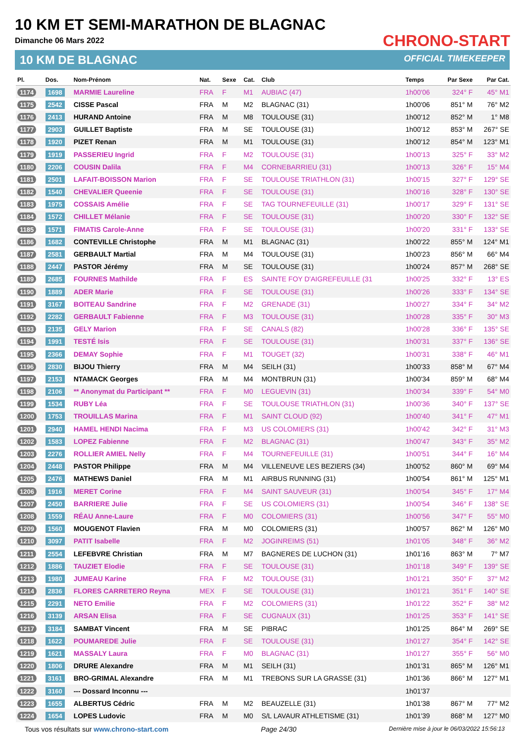10 KM ET SEMI-MARATHON DE BLAGNAC
Dimanche 06 Mars 2022
10 KM DE BLAGNAC
CHRONO-START
OFFICIAL TIMEKEEPER
| Pl. | Dos. | Nom-Prénom | Nat. | Sexe | Cat. | Club | Temps | Par Sexe | Par Cat. |
| --- | --- | --- | --- | --- | --- | --- | --- | --- | --- |
| 1174 | 1698 | MARMIE Laureline | FRA | F | M1 | AUBIAC (47) | 1h00'06 | 324° F | 45° M1 |
| 1175 | 2542 | CISSE Pascal | FRA | M | M2 | BLAGNAC (31) | 1h00'06 | 851° M | 76° M2 |
| 1176 | 2413 | HURAND Antoine | FRA | M | M8 | TOULOUSE (31) | 1h00'12 | 852° M | 1° M8 |
| 1177 | 2903 | GUILLET Baptiste | FRA | M | SE | TOULOUSE (31) | 1h00'12 | 853° M | 267° SE |
| 1178 | 1920 | PIZET Renan | FRA | M | M1 | TOULOUSE (31) | 1h00'12 | 854° M | 123° M1 |
| 1179 | 1919 | PASSERIEU Ingrid | FRA | F | M2 | TOULOUSE (31) | 1h00'13 | 325° F | 33° M2 |
| 1180 | 2206 | COUSIN Dalila | FRA | F | M4 | CORNEBARRIEU (31) | 1h00'13 | 326° F | 15° M4 |
| 1181 | 2501 | LAFAIT-BOISSON Marion | FRA | F | SE | TOULOUSE TRIATHLON (31) | 1h00'15 | 327° F | 129° SE |
| 1182 | 1540 | CHEVALIER Queenie | FRA | F | SE | TOULOUSE (31) | 1h00'16 | 328° F | 130° SE |
| 1183 | 1975 | COSSAIS Amélie | FRA | F | SE | TAG TOURNEFEUILLE (31) | 1h00'17 | 329° F | 131° SE |
| 1184 | 1572 | CHILLET Mélanie | FRA | F | SE | TOULOUSE (31) | 1h00'20 | 330° F | 132° SE |
| 1185 | 1571 | FIMATIS Carole-Anne | FRA | F | SE | TOULOUSE (31) | 1h00'20 | 331° F | 133° SE |
| 1186 | 1682 | CONTEVILLE Christophe | FRA | M | M1 | BLAGNAC (31) | 1h00'22 | 855° M | 124° M1 |
| 1187 | 2581 | GERBAULT Martial | FRA | M | M4 | TOULOUSE (31) | 1h00'23 | 856° M | 66° M4 |
| 1188 | 2447 | PASTOR Jérémy | FRA | M | SE | TOULOUSE (31) | 1h00'24 | 857° M | 268° SE |
| 1189 | 2685 | FOURNES Mathilde | FRA | F | ES | SAINTE FOY D'AIGREFEUILLE (31 | 1h00'25 | 332° F | 13° ES |
| 1190 | 1889 | ADER Marie | FRA | F | SE | TOULOUSE (31) | 1h00'26 | 333° F | 134° SE |
| 1191 | 3167 | BOITEAU Sandrine | FRA | F | M2 | GRENADE (31) | 1h00'27 | 334° F | 34° M2 |
| 1192 | 2282 | GERBAULT Fabienne | FRA | F | M3 | TOULOUSE (31) | 1h00'28 | 335° F | 30° M3 |
| 1193 | 2135 | GELY Marion | FRA | F | SE | CANALS (82) | 1h00'28 | 336° F | 135° SE |
| 1194 | 1991 | TESTÉ Isis | FRA | F | SE | TOULOUSE (31) | 1h00'31 | 337° F | 136° SE |
| 1195 | 2366 | DEMAY Sophie | FRA | F | M1 | TOUGET (32) | 1h00'31 | 338° F | 46° M1 |
| 1196 | 2830 | BIJOU Thierry | FRA | M | M4 | SEILH (31) | 1h00'33 | 858° M | 67° M4 |
| 1197 | 2153 | NTAMACK Georges | FRA | M | M4 | MONTBRUN (31) | 1h00'34 | 859° M | 68° M4 |
| 1198 | 2106 | ** Anonymat du Participant ** | FRA | F | M0 | LEGUEVIN (31) | 1h00'34 | 339° F | 54° M0 |
| 1199 | 1534 | RUBY Léa | FRA | F | SE | TOULOUSE TRIATHLON (31) | 1h00'36 | 340° F | 137° SE |
| 1200 | 1753 | TROUILLAS Marina | FRA | F | M1 | SAINT CLOUD (92) | 1h00'40 | 341° F | 47° M1 |
| 1201 | 2940 | HAMEL HENDI Nacima | FRA | F | M3 | US COLOMIERS (31) | 1h00'42 | 342° F | 31° M3 |
| 1202 | 1583 | LOPEZ Fabienne | FRA | F | M2 | BLAGNAC (31) | 1h00'47 | 343° F | 35° M2 |
| 1203 | 2276 | ROLLIER AMIEL Nelly | FRA | F | M4 | TOURNEFEUILLE (31) | 1h00'51 | 344° F | 16° M4 |
| 1204 | 2448 | PASTOR Philippe | FRA | M | M4 | VILLENEUVE LES BEZIERS (34) | 1h00'52 | 860° M | 69° M4 |
| 1205 | 2476 | MATHEWS Daniel | FRA | M | M1 | AIRBUS RUNNING (31) | 1h00'54 | 861° M | 125° M1 |
| 1206 | 1916 | MERET Corine | FRA | F | M4 | SAINT SAUVEUR (31) | 1h00'54 | 345° F | 17° M4 |
| 1207 | 2450 | BARRIERE Julie | FRA | F | SE | US COLOMIERS (31) | 1h00'54 | 346° F | 138° SE |
| 1208 | 1559 | RÉAU Anne-Laure | FRA | F | M0 | COLOMIERS (31) | 1h00'56 | 347° F | 55° M0 |
| 1209 | 1560 | MOUGENOT Flavien | FRA | M | M0 | COLOMIERS (31) | 1h00'57 | 862° M | 126° M0 |
| 1210 | 3097 | PATIT Isabelle | FRA | F | M2 | JOGINREIMS (51) | 1h01'05 | 348° F | 36° M2 |
| 1211 | 2554 | LEFEBVRE Christian | FRA | M | M7 | BAGNERES DE LUCHON (31) | 1h01'16 | 863° M | 7° M7 |
| 1212 | 1886 | TAUZIET Elodie | FRA | F | SE | TOULOUSE (31) | 1h01'18 | 349° F | 139° SE |
| 1213 | 1980 | JUMEAU Karine | FRA | F | M2 | TOULOUSE (31) | 1h01'21 | 350° F | 37° M2 |
| 1214 | 2836 | FLORES CARRETERO Reyna | MEX | F | SE | TOULOUSE (31) | 1h01'21 | 351° F | 140° SE |
| 1215 | 2291 | NETO Emilie | FRA | F | M2 | COLOMIERS (31) | 1h01'22 | 352° F | 38° M2 |
| 1216 | 3139 | ARSAN Elisa | FRA | F | SE | CUGNAUX (31) | 1h01'25 | 353° F | 141° SE |
| 1217 | 3184 | SAMBAT Vincent | FRA | M | SE | PIBRAC | 1h01'25 | 864° M | 269° SE |
| 1218 | 1622 | POUMAREDE Julie | FRA | F | SE | TOULOUSE (31) | 1h01'27 | 354° F | 142° SE |
| 1219 | 1621 | MASSALY Laura | FRA | F | M0 | BLAGNAC (31) | 1h01'27 | 355° F | 56° M0 |
| 1220 | 1806 | DRURE Alexandre | FRA | M | M1 | SEILH (31) | 1h01'31 | 865° M | 126° M1 |
| 1221 | 3161 | BRO-GRIMAL Alexandre | FRA | M | M1 | TREBONS SUR LA GRASSE (31) | 1h01'36 | 866° M | 127° M1 |
| 1222 | 3160 | --- Dossard Inconnu --- | | | | | 1h01'37 | | |
| 1223 | 1655 | ALBERTUS Cédric | FRA | M | M2 | BEAUZELLE (31) | 1h01'38 | 867° M | 77° M2 |
| 1224 | 1654 | LOPES Ludovic | FRA | M | M0 | S/L LAVAUR ATHLETISME (31) | 1h01'39 | 868° M | 127° M0 |
Tous vos résultats sur www.chrono-start.com Page 24/30 Dernière mise à jour le 06/03/2022 15:56:13